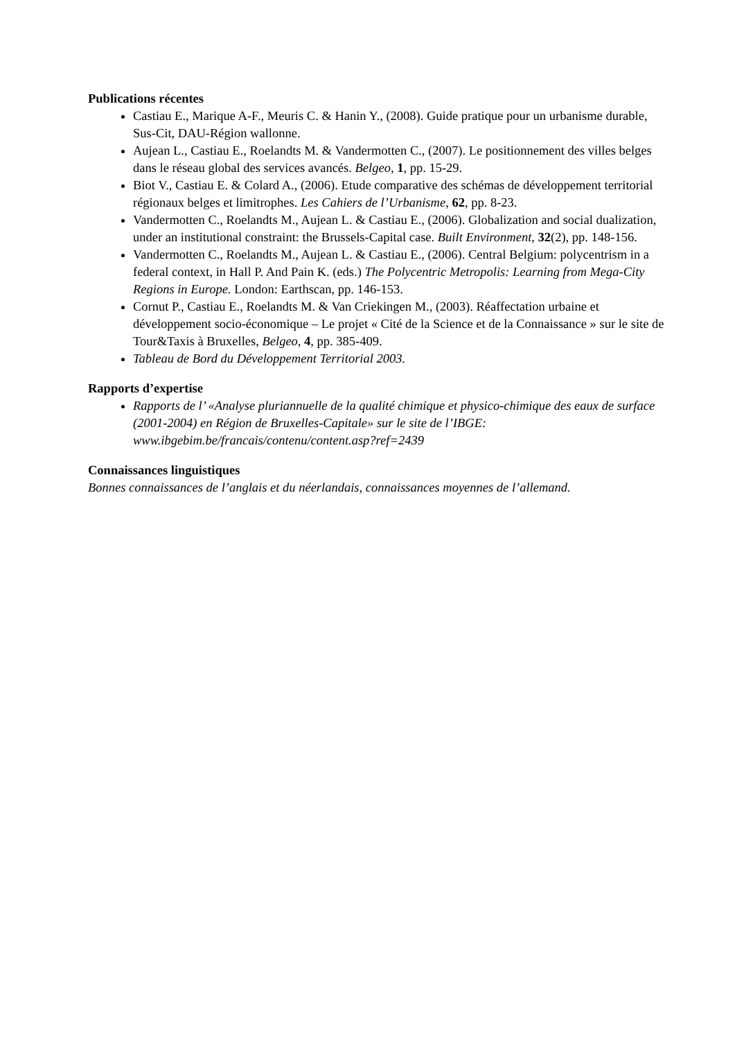Publications récentes
Castiau E., Marique A-F., Meuris C. & Hanin Y., (2008). Guide pratique pour un urbanisme durable, Sus-Cit, DAU-Région wallonne.
Aujean L., Castiau E., Roelandts M. & Vandermotten C., (2007). Le positionnement des villes belges dans le réseau global des services avancés. Belgeo, 1, pp. 15-29.
Biot V., Castiau E. & Colard A., (2006). Etude comparative des schémas de développement territorial régionaux belges et limitrophes. Les Cahiers de l’Urbanisme, 62, pp. 8-23.
Vandermotten C., Roelandts M., Aujean L. & Castiau E., (2006). Globalization and social dualization, under an institutional constraint: the Brussels-Capital case. Built Environment, 32(2), pp. 148-156.
Vandermotten C., Roelandts M., Aujean L. & Castiau E., (2006). Central Belgium: polycentrism in a federal context, in Hall P. And Pain K. (eds.) The Polycentric Metropolis: Learning from Mega-City Regions in Europe. London: Earthscan, pp. 146-153.
Cornut P., Castiau E., Roelandts M. & Van Criekingen M., (2003). Réaffectation urbaine et développement socio-économique – Le projet « Cité de la Science et de la Connaissance » sur le site de Tour&Taxis à Bruxelles, Belgeo, 4, pp. 385-409.
Tableau de Bord du Développement Territorial 2003.
Rapports d’expertise
Rapports de l’ «Analyse pluriannuelle de la qualité chimique et physico-chimique des eaux de surface (2001-2004) en Région de Bruxelles-Capitale» sur le site de l’IBGE: www.ibgebim.be/francais/contenu/content.asp?ref=2439
Connaissances linguistiques
Bonnes connaissances de l’anglais et du néerlandais, connaissances moyennes de l’allemand.